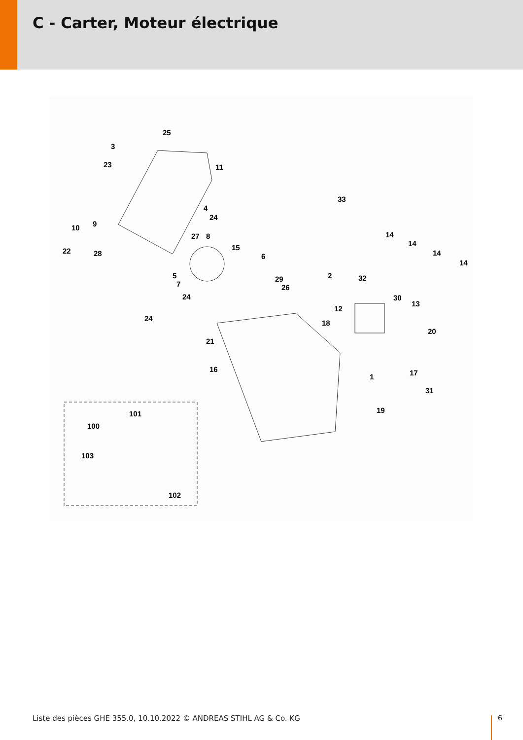C - Carter, Moteur électrique
25
3
23 11
33
4
24
10 9
27 8 14
14
14
14
22 28
15
6
2 5
7
29 32
26
24 30
13
12
24
18
20
21
16
1 17
31
19 101
100
103
102
Liste des pièces GHE 355.0, 10.10.2022 © ANDREAS STIHL AG & Co. KG
6